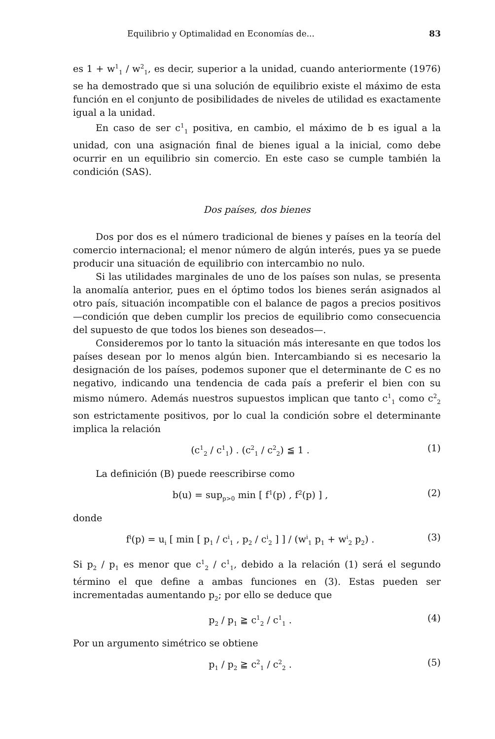Equilibrio y Optimalidad en Economías de... 83
es 1 + w<sup>1</sup><sub>1</sub> / w<sup>2</sup><sub>1</sub>, es decir, superior a la unidad, cuando anteriormente (1976) se ha demostrado que si una solución de equilibrio existe el máximo de esta función en el conjunto de posibilidades de niveles de utilidad es exactamente igual a la unidad.
En caso de ser c<sup>1</sup><sub>1</sub> positiva, en cambio, el máximo de b es igual a la unidad, con una asignación final de bienes igual a la inicial, como debe ocurrir en un equilibrio sin comercio. En este caso se cumple también la condición (SAS).
Dos países, dos bienes
Dos por dos es el número tradicional de bienes y países en la teoría del comercio internacional; el menor número de algún interés, pues ya se puede producir una situación de equilibrio con intercambio no nulo.
Si las utilidades marginales de uno de los países son nulas, se presenta la anomalía anterior, pues en el óptimo todos los bienes serán asignados al otro país, situación incompatible con el balance de pagos a precios positivos —condición que deben cumplir los precios de equilibrio como consecuencia del supuesto de que todos los bienes son deseados—.
Consideremos por lo tanto la situación más interesante en que todos los países desean por lo menos algún bien. Intercambiando si es necesario la designación de los países, podemos suponer que el determinante de C es no negativo, indicando una tendencia de cada país a preferir el bien con su mismo número. Además nuestros supuestos implican que tanto c<sup>1</sup><sub>1</sub> como c<sup>2</sup><sub>2</sub> son estrictamente positivos, por lo cual la condición sobre el determinante implica la relación
(c<sup>1</sup><sub>2</sub> / c<sup>1</sup><sub>1</sub>) . (c<sup>2</sup><sub>1</sub> / c<sup>2</sup><sub>2</sub>) ≦ 1 . (1)
La definición (B) puede reescribirse como
b(u) = sup<sub>p>0</sub> min [ f<sup>1</sup>(p) , f<sup>2</sup>(p) ] , (2)
donde
f<sup>i</sup>(p) = u<sub>i</sub> [ min [ p<sub>1</sub> / c<sup>i</sup><sub>1</sub> , p<sub>2</sub> / c<sup>i</sup><sub>2</sub> ] ] / (w<sup>i</sup><sub>1</sub> p<sub>1</sub> + w<sup>i</sup><sub>2</sub> p<sub>2</sub>) . (3)
Si p<sub>2</sub> / p<sub>1</sub> es menor que c<sup>1</sup><sub>2</sub> / c<sup>1</sup><sub>1</sub>, debido a la relación (1) será el segundo término el que define a ambas funciones en (3). Estas pueden ser incrementadas aumentando p<sub>2</sub>; por ello se deduce que
p<sub>2</sub> / p<sub>1</sub> ≧ c<sup>1</sup><sub>2</sub> / c<sup>1</sup><sub>1</sub> . (4)
Por un argumento simétrico se obtiene
p<sub>1</sub> / p<sub>2</sub> ≧ c<sup>2</sup><sub>1</sub> / c<sup>2</sup><sub>2</sub> . (5)